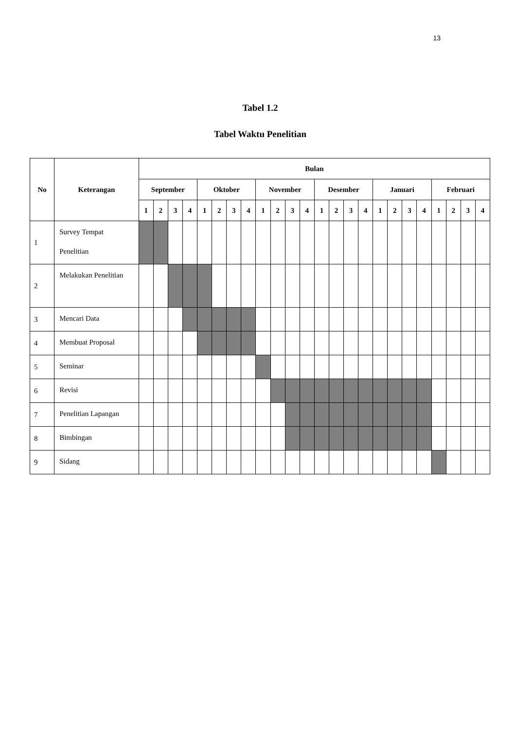13
Tabel 1.2
Tabel Waktu Penelitian
| No | Keterangan | Bulan | | | | | | | | | | | | | | | | | | | | | | | |
| --- | --- | --- | --- | --- | --- | --- | --- | --- | --- | --- | --- | --- | --- | --- | --- | --- | --- | --- | --- | --- | --- | --- | --- | --- | --- |
| | | September | | | | Oktober | | | | November | | | | Desember | | | | Januari | | | | Februari | | | |
| | | 1 | 2 | 3 | 4 | 1 | 2 | 3 | 4 | 1 | 2 | 3 | 4 | 1 | 2 | 3 | 4 | 1 | 2 | 3 | 4 | 1 | 2 | 3 | 4 |
| 1 | Survey Tempat Penelitian | | | | | | | | | | | | | | | | | | | | | | | | |
| 2 | Melakukan Penelitian | | | | | | | | | | | | | | | | | | | | | | | | |
| 3 | Mencari Data | | | | | | | | | | | | | | | | | | | | | | | | |
| 4 | Membuat Proposal | | | | | | | | | | | | | | | | | | | | | | | | |
| 5 | Seminar | | | | | | | | | | | | | | | | | | | | | | | | |
| 6 | Revisi | | | | | | | | | | | | | | | | | | | | | | | | |
| 7 | Penelitian Lapangan | | | | | | | | | | | | | | | | | | | | | | | | |
| 8 | Bimbingan | | | | | | | | | | | | | | | | | | | | | | | | |
| 9 | Sidang | | | | | | | | | | | | | | | | | | | | | | | | |